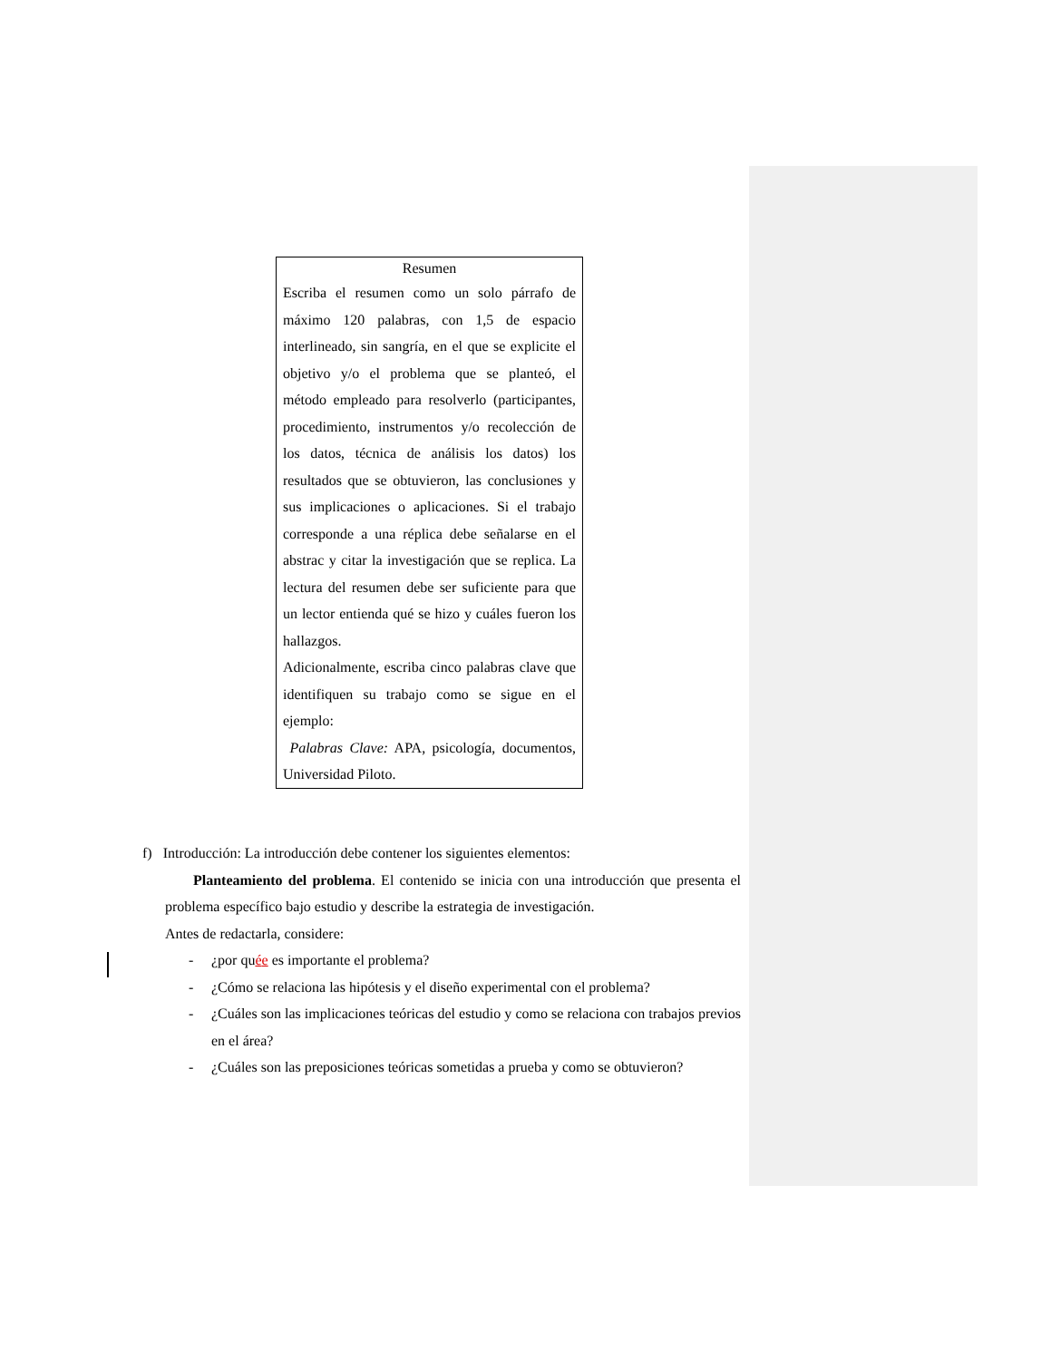Resumen
Escriba el resumen como un solo párrafo de máximo 120 palabras, con 1,5 de espacio interlineado, sin sangría, en el que se explicite el objetivo y/o el problema que se planteó, el método empleado para resolverlo (participantes, procedimiento, instrumentos y/o recolección de los datos, técnica de análisis los datos) los resultados que se obtuvieron, las conclusiones y sus implicaciones o aplicaciones. Si el trabajo corresponde a una réplica debe señalarse en el abstrac y citar la investigación que se replica. La lectura del resumen debe ser suficiente para que un lector entienda qué se hizo y cuáles fueron los hallazgos.
Adicionalmente, escriba cinco palabras clave que identifiquen su trabajo como se sigue en el ejemplo:
Palabras Clave: APA, psicología, documentos, Universidad Piloto.
f) Introducción: La introducción debe contener los siguientes elementos:
Planteamiento del problema. El contenido se inicia con una introducción que presenta el problema específico bajo estudio y describe la estrategia de investigación.
Antes de redactarla, considere:
- ¿por quée es importante el problema?
- ¿Cómo se relaciona las hipótesis y el diseño experimental con el problema?
- ¿Cuáles son las implicaciones teóricas del estudio y como se relaciona con trabajos previos en el área?
- ¿Cuáles son las preposiciones teóricas sometidas a prueba y como se obtuvieron?